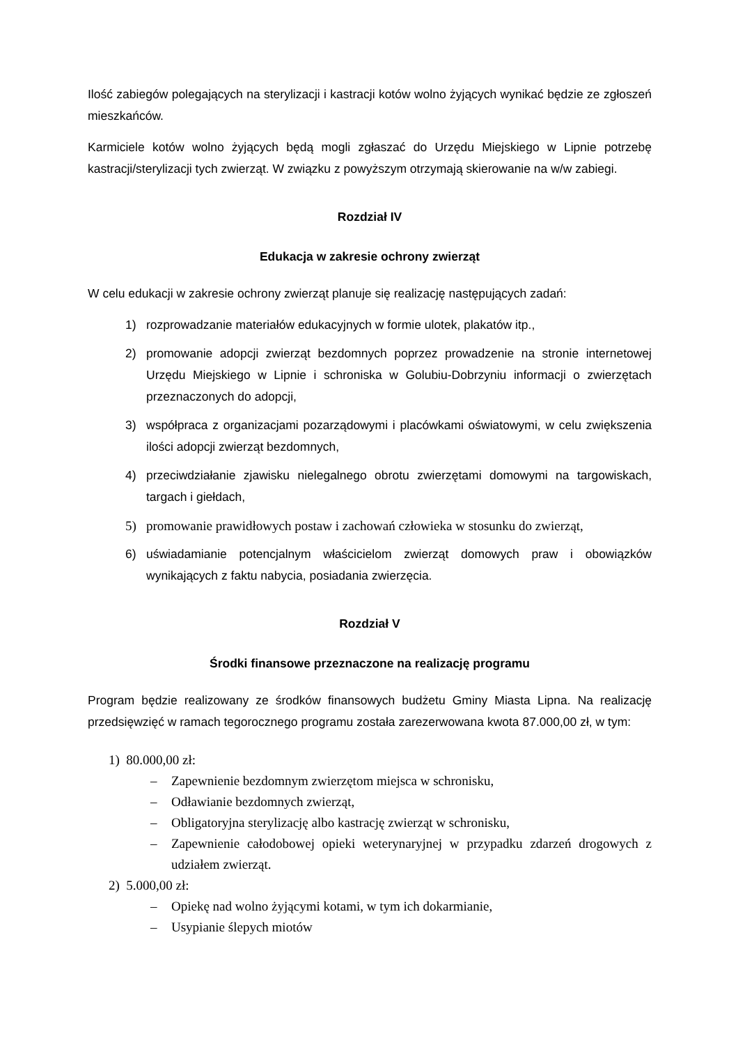Ilość zabiegów polegających na sterylizacji i kastracji kotów wolno żyjących wynikać będzie ze zgłoszeń mieszkańców.
Karmiciele kotów wolno żyjących będą mogli zgłaszać do Urzędu Miejskiego w Lipnie potrzebę kastracji/sterylizacji tych zwierząt. W związku z powyższym otrzymają skierowanie na w/w zabiegi.
Rozdział IV
Edukacja w zakresie ochrony zwierząt
W celu edukacji w zakresie ochrony zwierząt planuje się realizację następujących zadań:
1) rozprowadzanie materiałów edukacyjnych w formie ulotek, plakatów itp.,
2) promowanie adopcji zwierząt bezdomnych poprzez prowadzenie na stronie internetowej Urzędu Miejskiego w Lipnie i schroniska w Golubiu-Dobrzyniu informacji o zwierzętach przeznaczonych do adopcji,
3) współpraca z organizacjami pozarządowymi i placówkami oświatowymi, w celu zwiększenia ilości adopcji zwierząt bezdomnych,
4) przeciwdziałanie zjawisku nielegalnego obrotu zwierzętami domowymi na targowiskach, targach i giełdach,
5) promowanie prawidłowych postaw i zachowań człowieka w stosunku do zwierząt,
6) uświadamianie potencjalnym właścicielom zwierząt domowych praw i obowiązków wynikających z faktu nabycia, posiadania zwierzęcia.
Rozdział V
Środki finansowe przeznaczone na realizację programu
Program będzie realizowany ze środków finansowych budżetu Gminy Miasta Lipna. Na realizację przedsięwzięć w ramach tegorocznego programu została zarezerwowana kwota 87.000,00 zł, w tym:
1) 80.000,00 zł:
– Zapewnienie bezdomnym zwierzętom miejsca w schronisku,
– Odławianie bezdomnych zwierząt,
– Obligatoryjna sterylizację albo kastrację zwierząt w schronisku,
– Zapewnienie całodobowej opieki weterynaryjnej w przypadku zdarzeń drogowych z udziałem zwierząt.
2) 5.000,00 zł:
– Opiekę nad wolno żyjącymi kotami, w tym ich dokarmianie,
– Usypianie ślepych miotów